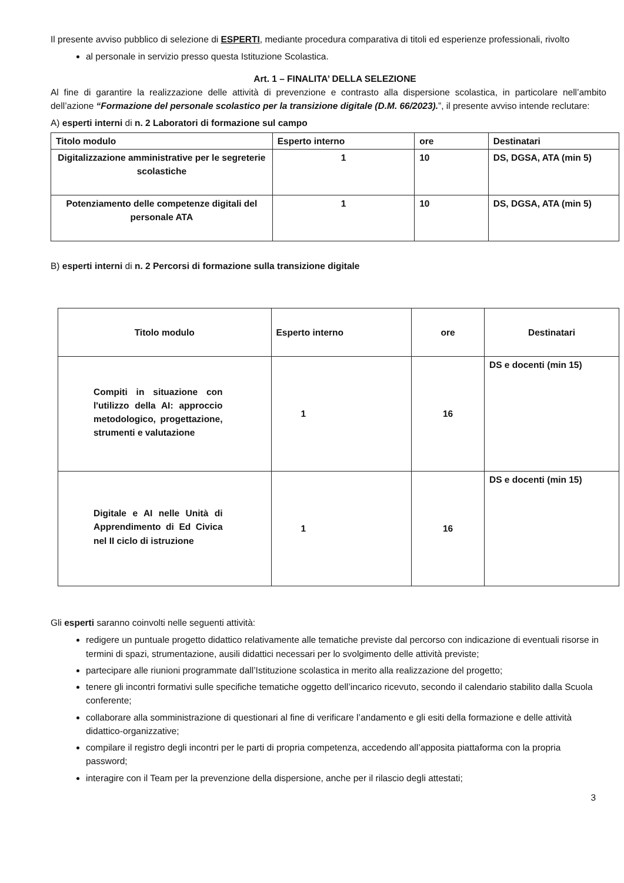Il presente avviso pubblico di selezione di ESPERTI, mediante procedura comparativa di titoli ed esperienze professionali, rivolto
al personale in servizio presso questa Istituzione Scolastica.
Art. 1 – FINALITA’ DELLA SELEZIONE
Al fine di garantire la realizzazione delle attività di prevenzione e contrasto alla dispersione scolastica, in particolare nell’ambito dell’azione “Formazione del personale scolastico per la transizione digitale (D.M. 66/2023).”, il presente avviso intende reclutare:
A) esperti interni di n. 2 Laboratori di formazione sul campo
| Titolo modulo | Esperto interno | ore | Destinatari |
| --- | --- | --- | --- |
| Digitalizzazione amministrative per le segreterie scolastiche | 1 | 10 | DS, DGSA, ATA (min 5) |
| Potenziamento delle competenze digitali del personale ATA | 1 | 10 | DS, DGSA, ATA (min 5) |
B) esperti interni di n. 2 Percorsi di formazione sulla transizione digitale
| Titolo modulo | Esperto interno | ore | Destinatari |
| --- | --- | --- | --- |
| Compiti in situazione con l'utilizzo della AI: approccio metodologico, progettazione, strumenti e valutazione | 1 | 16 | DS e docenti (min 15) |
| Digitale e AI nelle Unità di Apprendimento di Ed Civica nel II ciclo di istruzione | 1 | 16 | DS e docenti (min 15) |
Gli esperti saranno coinvolti nelle seguenti attività:
redigere un puntuale progetto didattico relativamente alle tematiche previste dal percorso con indicazione di eventuali risorse in termini di spazi, strumentazione, ausili didattici necessari per lo svolgimento delle attività previste;
partecipare alle riunioni programmate dall’Istituzione scolastica in merito alla realizzazione del progetto;
tenere gli incontri formativi sulle specifiche tematiche oggetto dell’incarico ricevuto, secondo il calendario stabilito dalla Scuola conferente;
collaborare alla somministrazione di questionari al fine di verificare l’andamento e gli esiti della formazione e delle attività didattico-organizzative;
compilare il registro degli incontri per le parti di propria competenza, accedendo all’apposita piattaforma con la propria password;
interagire con il Team per la prevenzione della dispersione, anche per il rilascio degli attestati;
3